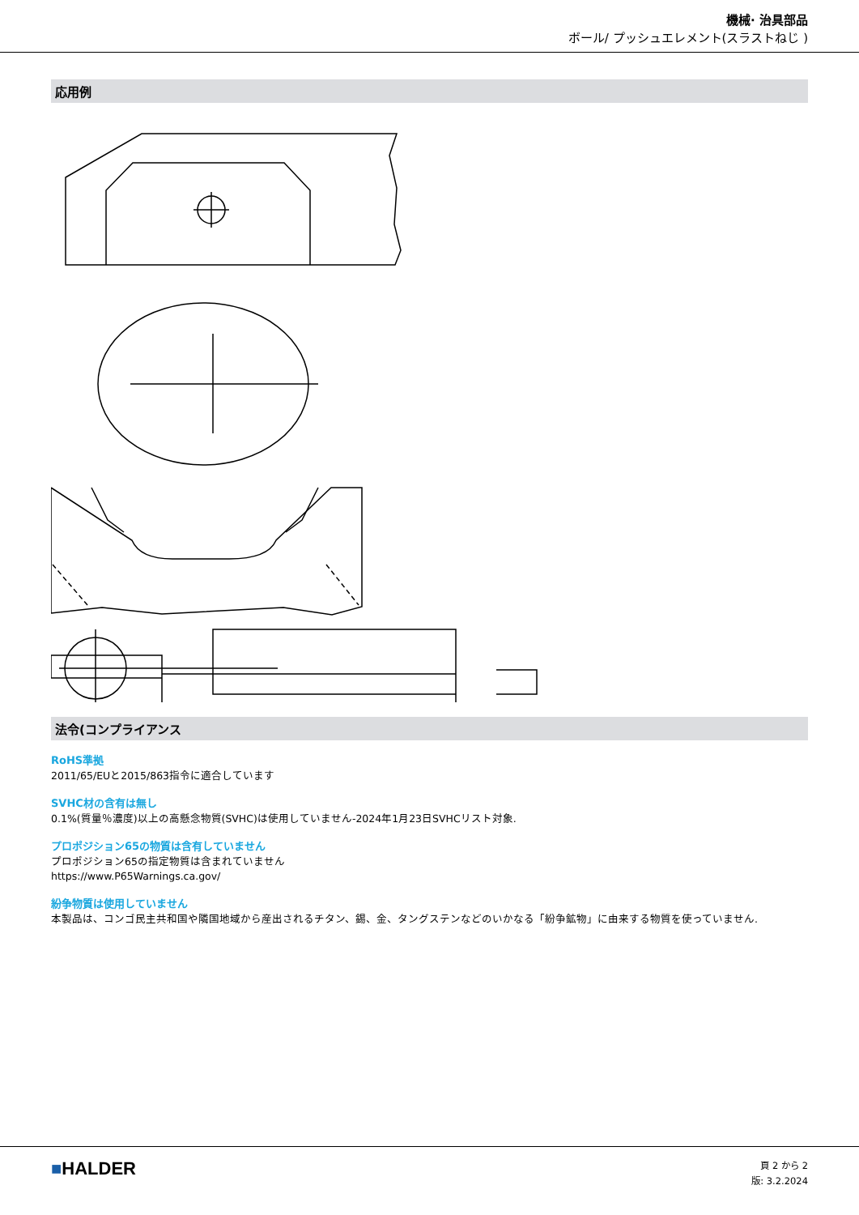機械· 治具部品
ボール/ プッシュエレメント(スラストねじ )
応用例
法令(コンプライアンス
RoHS準拠
2011/65/EUと2015/863指令に適合しています
SVHC材の含有は無し
0.1%(質量％濃度)以上の高懸念物質(SVHC)は使用していません-2024年1月23日SVHCリスト対象.
プロポジション65の物質は含有していません
プロポジション65の指定物質は含まれていません
https://www.P65Warnings.ca.gov/
紛争物質は使用していません
本製品は、コンゴ民主共和国や隣国地域から産出されるチタン、錫、金、タングステンなどのいかなる「紛争鉱物」に由来する物質を使っていません.
■HALDER
頁 2 から 2
版: 3.2.2024